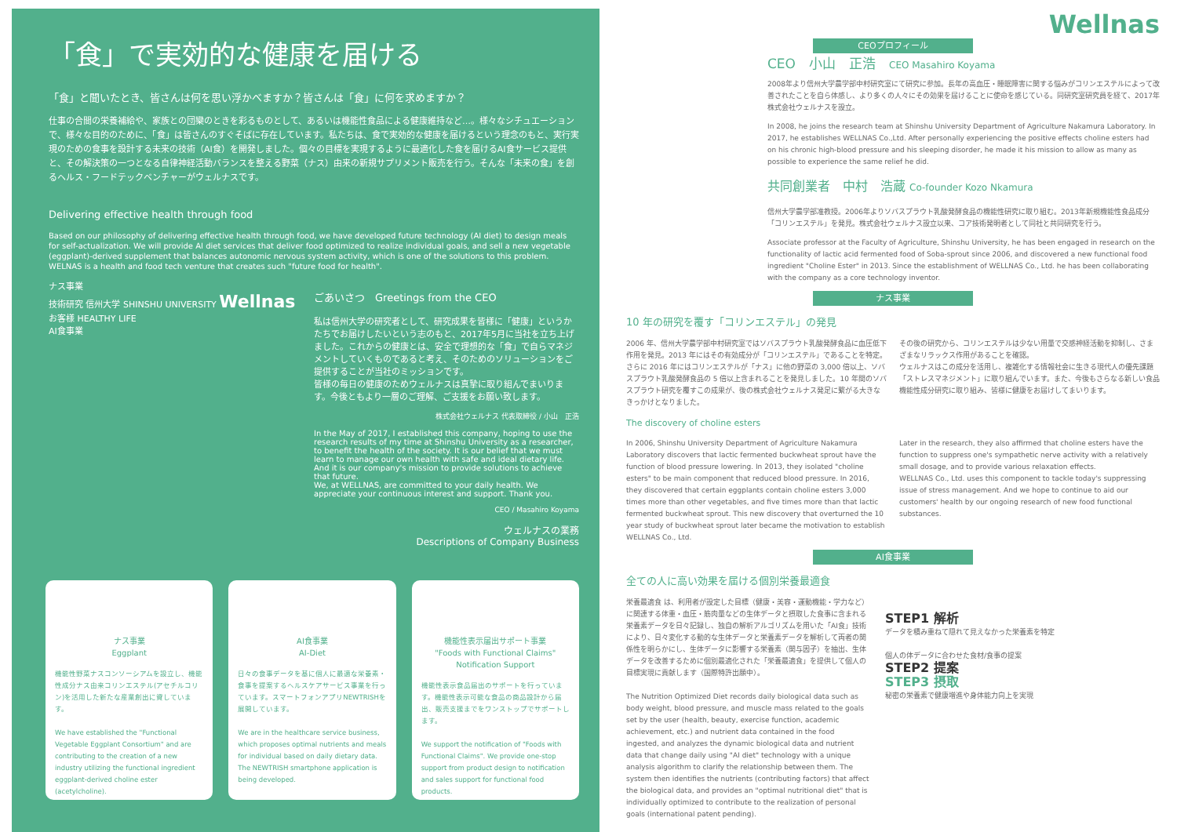「食」で実効的な健康を届ける
「食」と聞いたとき、皆さんは何を思い浮かべますか？皆さんは「食」に何を求めますか？
仕事の合間の栄養補給や、家族との団欒のときを彩るものとして、あるいは機能性食品による健康維持など…。様々なシチュエーションで、様々な目的のために、「食」は皆さんのすぐそばに存在しています。私たちは、食で実効的な健康を届けるという理念のもと、実行実現のための食事を設計する未来の技術（AI食）を開発しました。個々の目標を実現するように最適化した食を届けるAI食サービス提供と、その解決策の一つとなる自律神経活動バランスを整える野菜（ナス）由来の新規サプリメント販売を行う。そんな「未来の食」を創るヘルス・フードテックベンチャーがウェルナスです。
Delivering effective health through food
Based on our philosophy of delivering effective health through food, we have developed future technology (AI diet) to design meals for self-actualization. We will provide AI diet services that deliver food optimized to realize individual goals, and sell a new vegetable (eggplant)-derived supplement that balances autonomic nervous system activity, which is one of the solutions to this problem. WELNAS is a health and food tech venture that creates such "future food for health".
ナス事業
技術研究 信州大学 SHINSHU UNIVERSITY Wellnas
お客様 HEALTHY LIFE
AI食事業
ごあいさつ　Greetings from the CEO
私は信州大学の研究者として、研究成果を皆様に「健康」というかたちでお届けしたいという志のもと、2017年5月に当社を立ち上げました。これからの健康とは、安全で理想的な「食」で自らマネジメントしていくものであると考え、そのためのソリューションをご提供することが当社のミッションです。
皆様の毎日の健康のためウェルナスは真摯に取り組んでまいります。今後ともより一層のご理解、ご支援をお願い致します。
株式会社ウェルナス 代表取締役 / 小山　正浩
In the May of 2017, I established this company, hoping to use the research results of my time at Shinshu University as a researcher, to benefit the health of the society. It is our belief that we must learn to manage our own health with safe and ideal dietary life. And it is our company's mission to provide solutions to achieve that future.
We, at WELLNAS, are committed to your daily health. We appreciate your continuous interest and support. Thank you.
CEO / Masahiro Koyama
ウェルナスの業務
Descriptions of Company Business
ナス事業
Eggplant
機能性野菜ナスコンソーシアムを設立し、機能性成分ナス由来コリンエステル(アセチルコリン)を活用した新たな産業創出に資しています。
We have established the "Functional Vegetable Eggplant Consortium" and are contributing to the creation of a new industry utilizing the functional ingredient eggplant-derived choline ester (acetylcholine).
AI食事業
AI-Diet
日々の食事データを基に個人に最適な栄養素・食事を提案するヘルスケアサービス事業を行っています。スマートフォンアプリNEWTRISHを展開しています。
We are in the healthcare service business, which proposes optimal nutrients and meals for individual based on daily dietary data. The NEWTRISH smartphone application is being developed.
機能性表示届出サポート事業
"Foods with Functional Claims" Notification Support
機能性表示食品届出のサポートを行っています。機能性表示可能な食品の商品設計から届出、販売支援までをワンストップでサポートします。
We support the notification of "Foods with Functional Claims". We provide one-stop support from product design to notification and sales support for functional food products.
Wellnas
CEOプロフィール
CEO　小山　正浩　CEO Masahiro Koyama
2008年より信州大学農学部中村研究室にて研究に参加。長年の高血圧・睡眠障害に関する悩みがコリンエステルによって改善されたことを自ら体感し、より多くの人々にその効果を届けることに使命を感じている。同研究室研究員を経て、2017年株式会社ウェルナスを設立。
In 2008, he joins the research team at Shinshu University Department of Agriculture Nakamura Laboratory. In 2017, he establishes WELLNAS Co.,Ltd. After personally experiencing the positive effects choline esters had on his chronic high-blood pressure and his sleeping disorder, he made it his mission to allow as many as possible to experience the same relief he did.
共同創業者　中村　浩蔵 Co-founder Kozo Nkamura
信州大学農学部准教授。2006年よりソバスプラウト乳酸発酵食品の機能性研究に取り組む。2013年新規機能性食品成分「コリンエステル」を発見。株式会社ウェルナス設立以来、コア技術発明者として同社と共同研究を行う。
Associate professor at the Faculty of Agriculture, Shinshu University, he has been engaged in research on the functionality of lactic acid fermented food of Soba-sprout since 2006, and discovered a new functional food ingredient "Choline Ester" in 2013. Since the establishment of WELLNAS Co., Ltd. he has been collaborating with the company as a core technology inventor.
ナス事業
10 年の研究を覆す「コリンエステル」の発見
2006 年、信州大学農学部中村研究室ではソバスプラウト乳酸発酵食品に血圧低下作用を発見。2013 年にはその有効成分が「コリンエステル」であることを特定。さらに 2016 年にはコリンエステルが「ナス」に他の野菜の 3,000 倍以上、ソバスプラウト乳酸発酵食品の 5 倍以上含まれることを発見しました。10 年間のソバスプラウト研究を覆すこの成果が、後の株式会社ウェルナス発足に繋がる大きなきっかけとなりました。
その後の研究から、コリンエステルは少ない用量で交感神経活動を抑制し、さまざまなリラックス作用があることを確認。
ウェルナスはこの成分を活用し、複雑化する情報社会に生きる現代人の優先課題「ストレスマネジメント」に取り組んでいます。また、今後もさらなる新しい食品機能性成分研究に取り組み、皆様に健康をお届けしてまいります。
The discovery of choline esters
In 2006, Shinshu University Department of Agriculture Nakamura Laboratory discovers that lactic fermented buckwheat sprout have the function of blood pressure lowering. In 2013, they isolated "choline esters" to be main component that reduced blood pressure. In 2016, they discovered that certain eggplants contain choline esters 3,000 times more than other vegetables, and five times more than that lactic fermented buckwheat sprout. This new discovery that overturned the 10 year study of buckwheat sprout later became the motivation to establish WELLNAS Co., Ltd.
Later in the research, they also affirmed that choline esters have the function to suppress one's sympathetic nerve activity with a relatively small dosage, and to provide various relaxation effects.
WELLNAS Co., Ltd. uses this component to tackle today's suppressing issue of stress management. And we hope to continue to aid our customers' health by our ongoing research of new food functional substances.
AI食事業
全ての人に高い効果を届ける個別栄養最適食
栄養最適食 は、利用者が設定した目標（健康・美容・運動機能・学力など）に関連する体重・血圧・筋肉量などの生体データと摂取した食事に含まれる栄養素データを日々記録し、独自の解析アルゴリズムを用いた「AI食」技術により、日々変化する動的な生体データと栄養素データを解析して両者の関係性を明らかにし、生体データに影響する栄養素（関与因子）を抽出、生体データを改善するために個別最適化された「栄養最適食」を提供して個人の目標実現に貢献します（国際特許出願中）。
The Nutrition Optimized Diet records daily biological data such as body weight, blood pressure, and muscle mass related to the goals set by the user (health, beauty, exercise function, academic achievement, etc.) and nutrient data contained in the food ingested, and analyzes the dynamic biological data and nutrient data that change daily using "AI diet" technology with a unique analysis algorithm to clarify the relationship between them. The system then identifies the nutrients (contributing factors) that affect the biological data, and provides an "optimal nutritional diet" that is individually optimized to contribute to the realization of personal goals (international patent pending).
STEP1 解析
データを積み重ねて隠れて見えなかった栄養素を特定
個人の体データに合わせた食材/食事の提案
STEP2 提案
STEP3 摂取
秘密の栄養素で健康増進や身体能力向上を実現